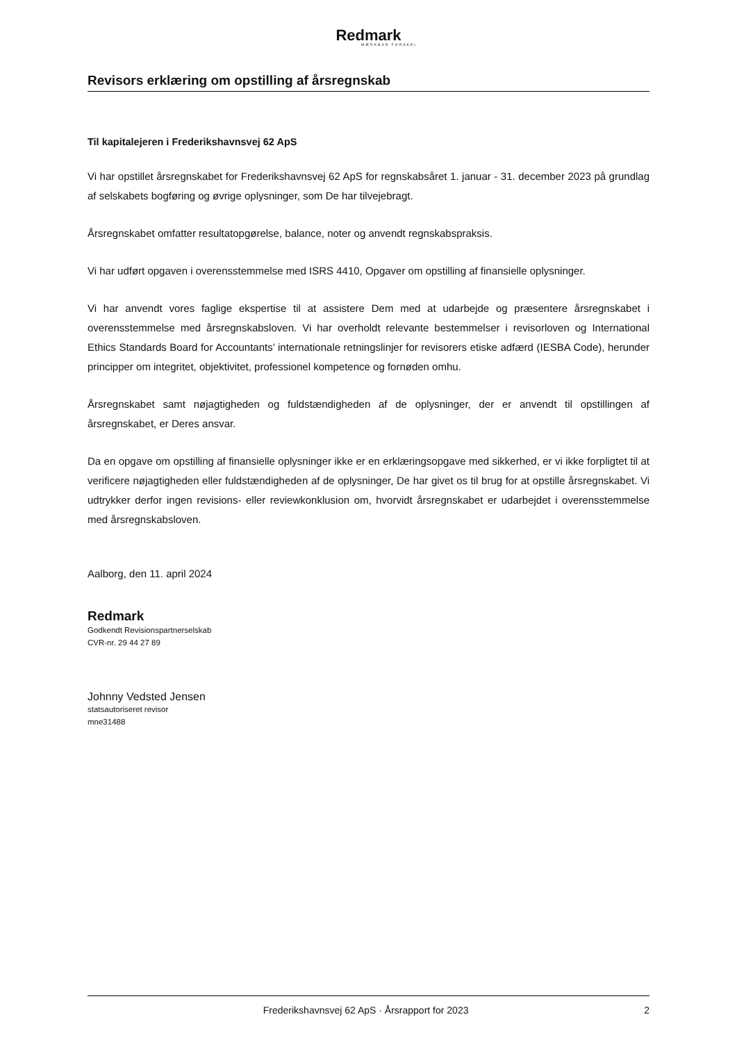Redmark
MÆRKBAR FORSKEL
Revisors erklæring om opstilling af årsregnskab
Til kapitalejeren i Frederikshavnsvej 62 ApS
Vi har opstillet årsregnskabet for Frederikshavnsvej 62 ApS for regnskabsåret 1. januar - 31. december 2023 på grundlag af selskabets bogføring og øvrige oplysninger, som De har tilvejebragt.
Årsregnskabet omfatter resultatopgørelse, balance, noter og anvendt regnskabspraksis.
Vi har udført opgaven i overensstemmelse med ISRS 4410, Opgaver om opstilling af finansielle oplysninger.
Vi har anvendt vores faglige ekspertise til at assistere Dem med at udarbejde og præsentere årsregnskabet i overensstemmelse med årsregnskabsloven. Vi har overholdt relevante bestemmelser i revisorloven og International Ethics Standards Board for Accountants’ internationale retningslinjer for revisorers etiske adfærd (IESBA Code), herunder principper om integritet, objektivitet, professionel kompetence og fornøden omhu.
Årsregnskabet samt nøjagtigheden og fuldstændigheden af de oplysninger, der er anvendt til opstillingen af årsregnskabet, er Deres ansvar.
Da en opgave om opstilling af finansielle oplysninger ikke er en erklæringsopgave med sikkerhed, er vi ikke forpligtet til at verificere nøjagtigheden eller fuldstændigheden af de oplysninger, De har givet os til brug for at opstille årsregnskabet. Vi udtrykker derfor ingen revisions- eller reviewkonklusion om, hvorvidt årsregnskabet er udarbejdet i overensstemmelse med årsregnskabsloven.
Aalborg, den 11. april 2024
Redmark
Godkendt Revisionspartnerselskab
CVR-nr. 29 44 27 89
Johnny Vedsted Jensen
statsautoriseret revisor
mne31488
Frederikshavnsvej 62 ApS · Årsrapport for 2023 2